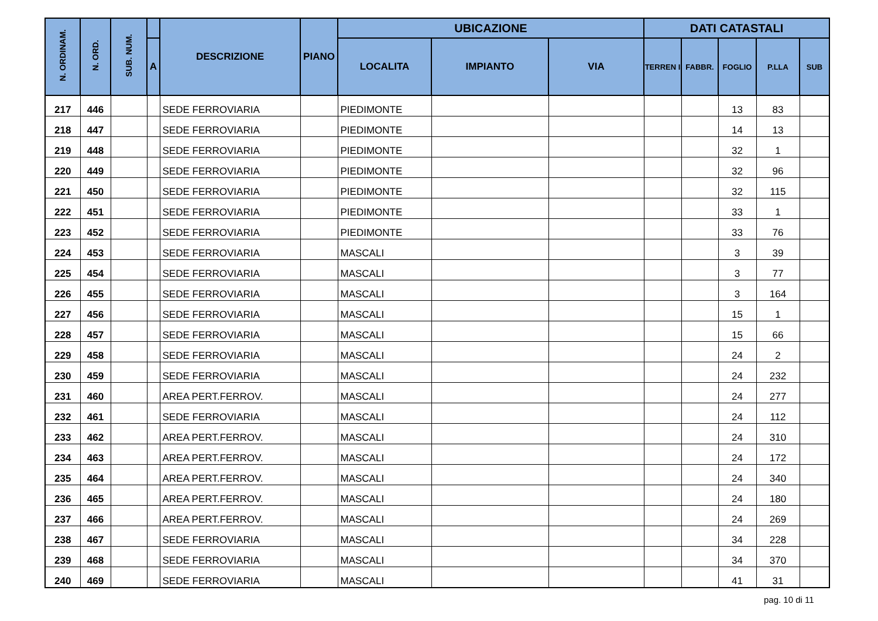| N. ORDINAM. | N. ORD. | SUB. NUM. | | DESCRIZIONE | PIANO | UBICAZIONE | | | DATI CATASTALI | | | | |
| --- | --- | --- | --- | --- | --- | --- | --- | --- | --- | --- | --- | --- | --- |
| | | | A | | | LOCALITA | IMPIANTO | VIA | TERREN I | FABBR. | FOGLIO | P.LLA | SUB |
| 217 | 446 | | | SEDE FERROVIARIA | | PIEDIMONTE | | | | | 13 | 83 | |
| 218 | 447 | | | SEDE FERROVIARIA | | PIEDIMONTE | | | | | 14 | 13 | |
| 219 | 448 | | | SEDE FERROVIARIA | | PIEDIMONTE | | | | | 32 | 1 | |
| 220 | 449 | | | SEDE FERROVIARIA | | PIEDIMONTE | | | | | 32 | 96 | |
| 221 | 450 | | | SEDE FERROVIARIA | | PIEDIMONTE | | | | | 32 | 115 | |
| 222 | 451 | | | SEDE FERROVIARIA | | PIEDIMONTE | | | | | 33 | 1 | |
| 223 | 452 | | | SEDE FERROVIARIA | | PIEDIMONTE | | | | | 33 | 76 | |
| 224 | 453 | | | SEDE FERROVIARIA | | MASCALI | | | | | 3 | 39 | |
| 225 | 454 | | | SEDE FERROVIARIA | | MASCALI | | | | | 3 | 77 | |
| 226 | 455 | | | SEDE FERROVIARIA | | MASCALI | | | | | 3 | 164 | |
| 227 | 456 | | | SEDE FERROVIARIA | | MASCALI | | | | | 15 | 1 | |
| 228 | 457 | | | SEDE FERROVIARIA | | MASCALI | | | | | 15 | 66 | |
| 229 | 458 | | | SEDE FERROVIARIA | | MASCALI | | | | | 24 | 2 | |
| 230 | 459 | | | SEDE FERROVIARIA | | MASCALI | | | | | 24 | 232 | |
| 231 | 460 | | | AREA PERT.FERROV. | | MASCALI | | | | | 24 | 277 | |
| 232 | 461 | | | SEDE FERROVIARIA | | MASCALI | | | | | 24 | 112 | |
| 233 | 462 | | | AREA PERT.FERROV. | | MASCALI | | | | | 24 | 310 | |
| 234 | 463 | | | AREA PERT.FERROV. | | MASCALI | | | | | 24 | 172 | |
| 235 | 464 | | | AREA PERT.FERROV. | | MASCALI | | | | | 24 | 340 | |
| 236 | 465 | | | AREA PERT.FERROV. | | MASCALI | | | | | 24 | 180 | |
| 237 | 466 | | | AREA PERT.FERROV. | | MASCALI | | | | | 24 | 269 | |
| 238 | 467 | | | SEDE FERROVIARIA | | MASCALI | | | | | 34 | 228 | |
| 239 | 468 | | | SEDE FERROVIARIA | | MASCALI | | | | | 34 | 370 | |
| 240 | 469 | | | SEDE FERROVIARIA | | MASCALI | | | | | 41 | 31 | |
pag. 10 di 11